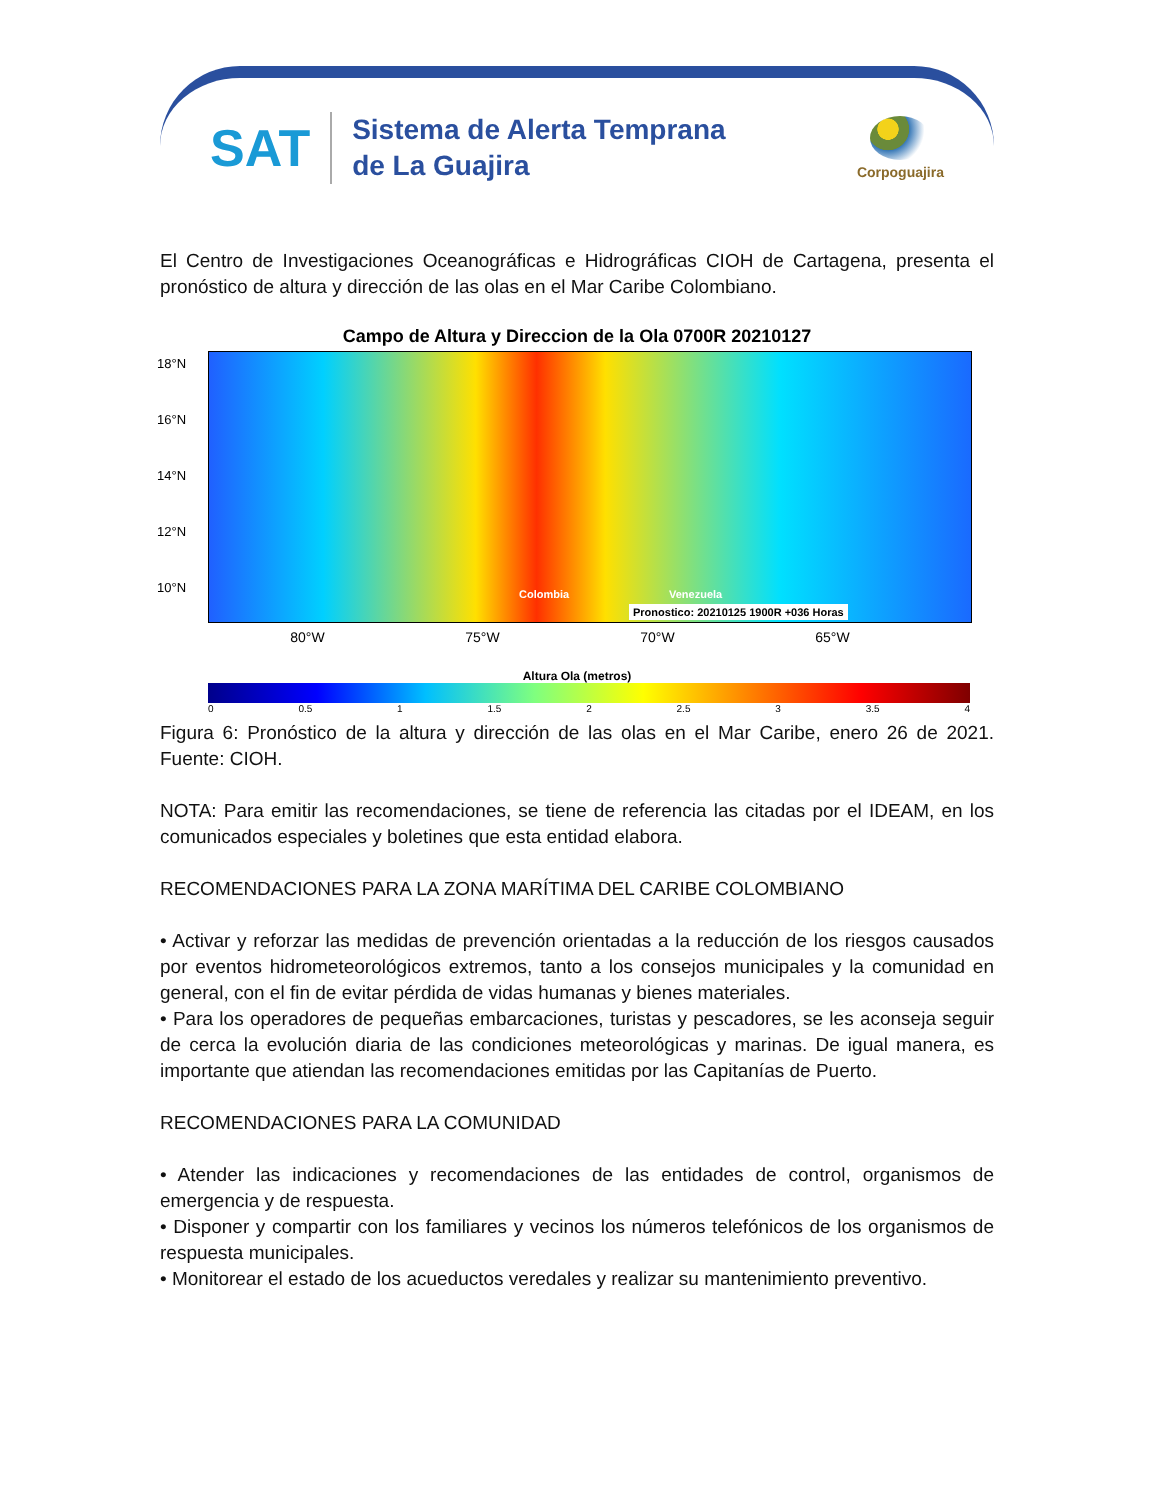SAT
Sistema de Alerta Temprana
de La Guajira
Corpoguajira
El Centro de Investigaciones Oceanográficas e Hidrográficas CIOH de Cartagena, presenta el pronóstico de altura y dirección de las olas en el Mar Caribe Colombiano.
Campo de Altura y Direccion de la Ola 0700R 20210127
18°N
16°N
14°N
12°N
10°N Colombia Venezuela
Pronostico: 20210125 1900R +036 Horas
80°W 75°W 70°W 65°W
Altura Ola (metros)
0 0.5 1 1.5 2 2.5 3 3.5 4
Figura 6: Pronóstico de la altura y dirección de las olas en el Mar Caribe, enero 26 de 2021. Fuente: CIOH.
NOTA: Para emitir las recomendaciones, se tiene de referencia las citadas por el IDEAM, en los comunicados especiales y boletines que esta entidad elabora.
RECOMENDACIONES PARA LA ZONA MARÍTIMA DEL CARIBE COLOMBIANO
• Activar y reforzar las medidas de prevención orientadas a la reducción de los riesgos causados por eventos hidrometeorológicos extremos, tanto a los consejos municipales y la comunidad en general, con el fin de evitar pérdida de vidas humanas y bienes materiales.
• Para los operadores de pequeñas embarcaciones, turistas y pescadores, se les aconseja seguir de cerca la evolución diaria de las condiciones meteorológicas y marinas. De igual manera, es importante que atiendan las recomendaciones emitidas por las Capitanías de Puerto.
RECOMENDACIONES PARA LA COMUNIDAD
• Atender las indicaciones y recomendaciones de las entidades de control, organismos de emergencia y de respuesta.
• Disponer y compartir con los familiares y vecinos los números telefónicos de los organismos de respuesta municipales.
• Monitorear el estado de los acueductos veredales y realizar su mantenimiento preventivo.